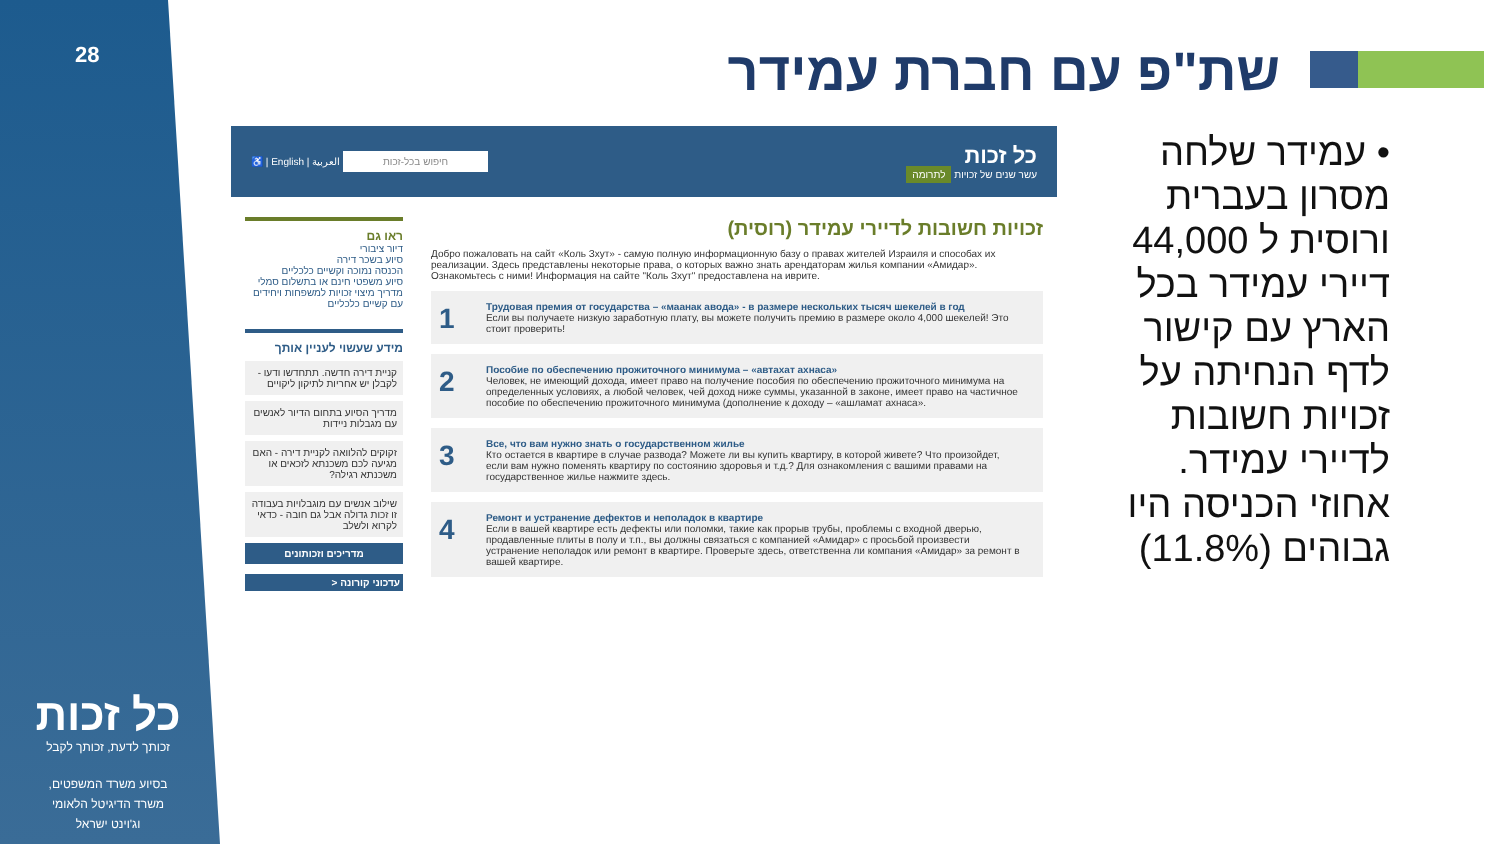28
כל זכות
זכותך לדעת, זכותך לקבל
בסיוע משרד המשפטים,
משרד הדיגיטל הלאומי
וג'וינט ישראל
שת"פ עם חברת עמידר
• עמידר שלחה מסרון בעברית ורוסית ל 44,000 דיירי עמידר בכל הארץ עם קישור לדף הנחיתה על זכויות חשובות לדיירי עמידר. אחוזי הכניסה היו גבוהים (11.8%)
כל זכות
עשר שנים של זכויות לתרומה
חיפוש בכל-זכות العربية | English | ♿
זכויות חשובות לדיירי עמידר (רוסית)
Добро пожаловать на сайт «Коль Зхут» - самую полную информационную базу о правах жителей Израиля и способах их реализации. Здесь представлены некоторые права, о которых важно знать арендаторам жилья компании «Амидар». Ознакомьтесь с ними! Информация на сайте "Коль Зхут" предоставлена на иврите.
1 Трудовая премия от государства – «маанак авода» - в размере нескольких тысяч шекелей в год
Если вы получаете низкую заработную плату, вы можете получить премию в размере около 4,000 шекелей! Это стоит проверить!
2 Пособие по обеспечению прожиточного минимума – «автахат ахнаса»
Человек, не имеющий дохода, имеет право на получение пособия по обеспечению прожиточного минимума на определенных условиях, а любой человек, чей доход ниже суммы, указанной в законе, имеет право на частичное пособие по обеспечению прожиточного минимума (дополнение к доходу – «ашламат ахнаса».
3 Все, что вам нужно знать о государственном жилье
Кто остается в квартире в случае развода? Можете ли вы купить квартиру, в которой живете? Что произойдет, если вам нужно поменять квартиру по состоянию здоровья и т.д.? Для ознакомления с вашими правами на государственное жилье нажмите здесь.
4 Ремонт и устранение дефектов и неполадок в квартире
Если в вашей квартире есть дефекты или поломки, такие как прорыв трубы, проблемы с входной дверью, продавленные плиты в полу и т.п., вы должны связаться с компанией «Амидар» с просьбой произвести устранение неполадок или ремонт в квартире. Проверьте здесь, ответственна ли компания «Амидар» за ремонт в вашей квартире.
ראו גם
דיור ציבורי
סיוע בשכר דירה
הכנסה נמוכה וקשיים כלכליים
סיוע משפטי חינם או בתשלום סמלי
מדריך מיצוי זכויות למשפחות ויחידים עם קשיים כלכליים
מידע שעשוי לעניין אותך
קניית דירה חדשה. תתחדשו ודעו - לקבלן יש אחריות לתיקון ליקויים
מדריך הסיוע בתחום הדיור לאנשים עם מגבלות ניידות
זקוקים להלוואה לקניית דירה - האם מגיעה לכם משכנתא לזכאים או משכנתא רגילה?
שילוב אנשים עם מוגבלויות בעבודה זו זכות גדולה אבל גם חובה - כדאי לקרוא ולשלב
מדריכים וזכותונים
עדכוני קורונה <